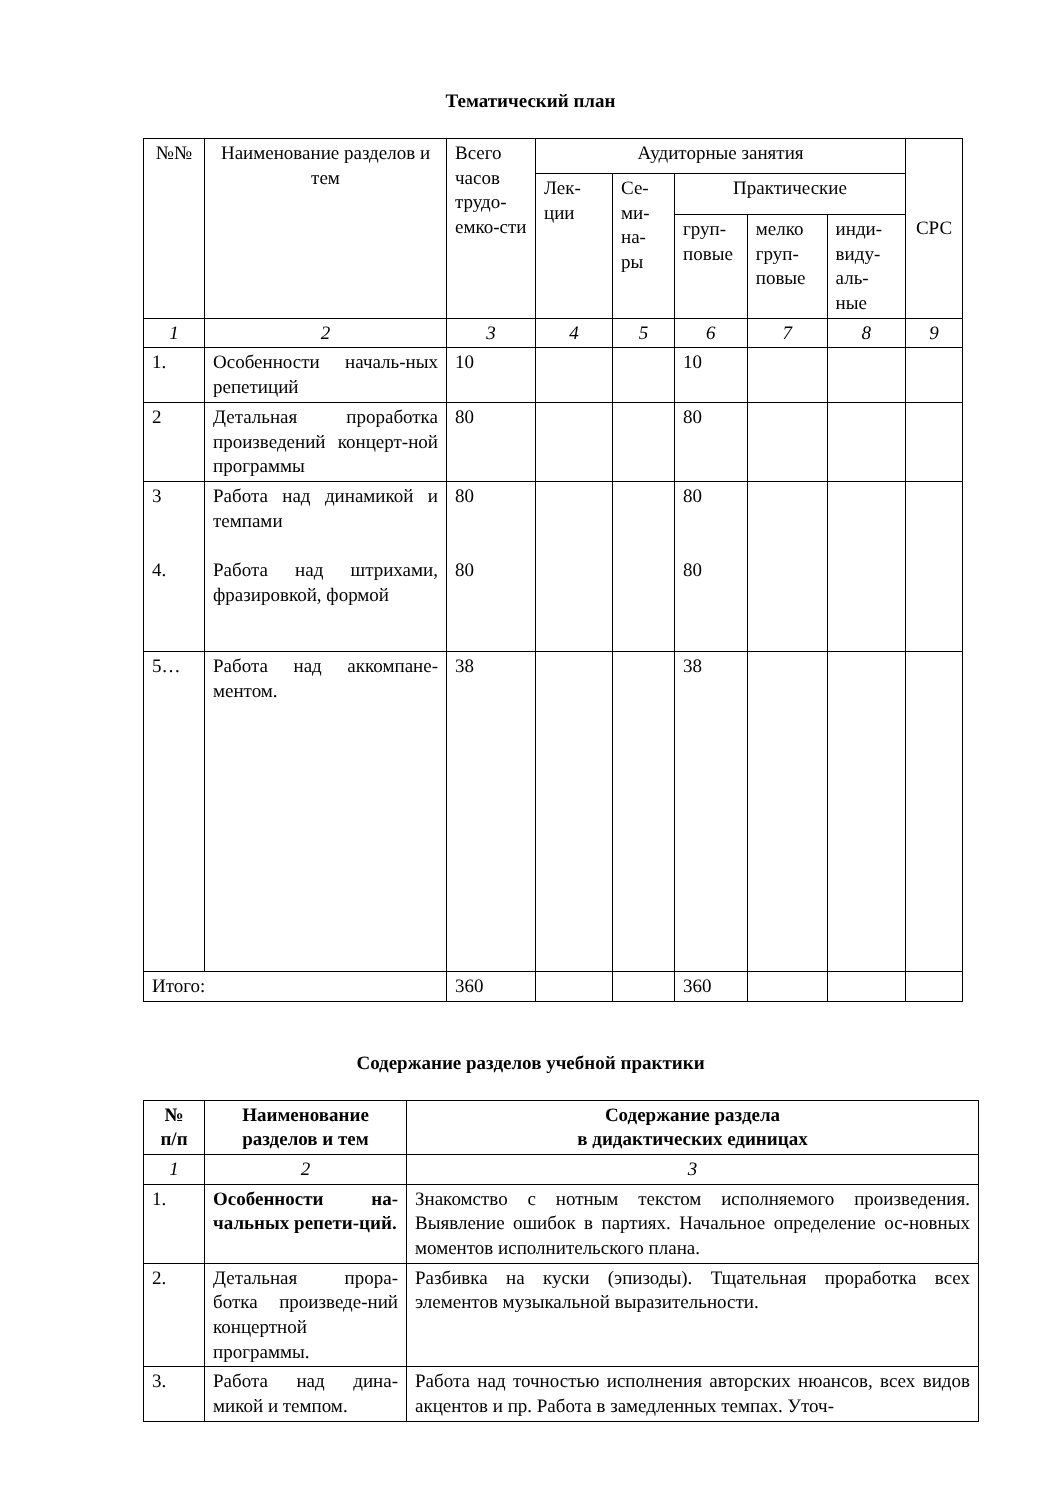Тематический план
| №№ | Наименование разделов и тем | Всего часов трудо-емко-сти | Аудиторные занятия | | | | | СРС |
| --- | --- | --- | --- | --- | --- | --- | --- | --- |
| | | | Лек-ции | Се-ми-на-ры | Практические | | | |
| | | | | | груп-повые | мелко груп-повые | инди-виду-аль-ные | |
| 1 | 2 | 3 | 4 | 5 | 6 | 7 | 8 | 9 |
| 1. | Особенности началь-ных репетиций | 10 | | | 10 | | | |
| 2 | Детальная проработка произведений концерт-ной программы | 80 | | | 80 | | | |
| 3 4. | Работа над динамикой и темпами Работа над штрихами, фразировкой, формой | 80 80 | | | 80 80 | | | |
| 5… | Работа над аккомпане-ментом. | 38 | | | 38 | | | |
| Итого: | | 360 | | | 360 | | | |
Содержание разделов учебной практики
| № п/п | Наименование разделов и тем | Содержание раздела в дидактических единицах |
| --- | --- | --- |
| 1 | 2 | 3 |
| 1. | Особенности на-чальных репети-ций. | Знакомство с нотным текстом исполняемого произведения. Выявление ошибок в партиях. Начальное определение ос-новных моментов исполнительского плана. |
| 2. | Детальная прора-ботка произведе-ний концертной программы. | Разбивка на куски (эпизоды). Тщательная проработка всех элементов музыкальной выразительности. |
| 3. | Работа над дина-микой и темпом. | Работа над точностью исполнения авторских нюансов, всех видов акцентов и пр. Работа в замедленных темпах. Уточ- |